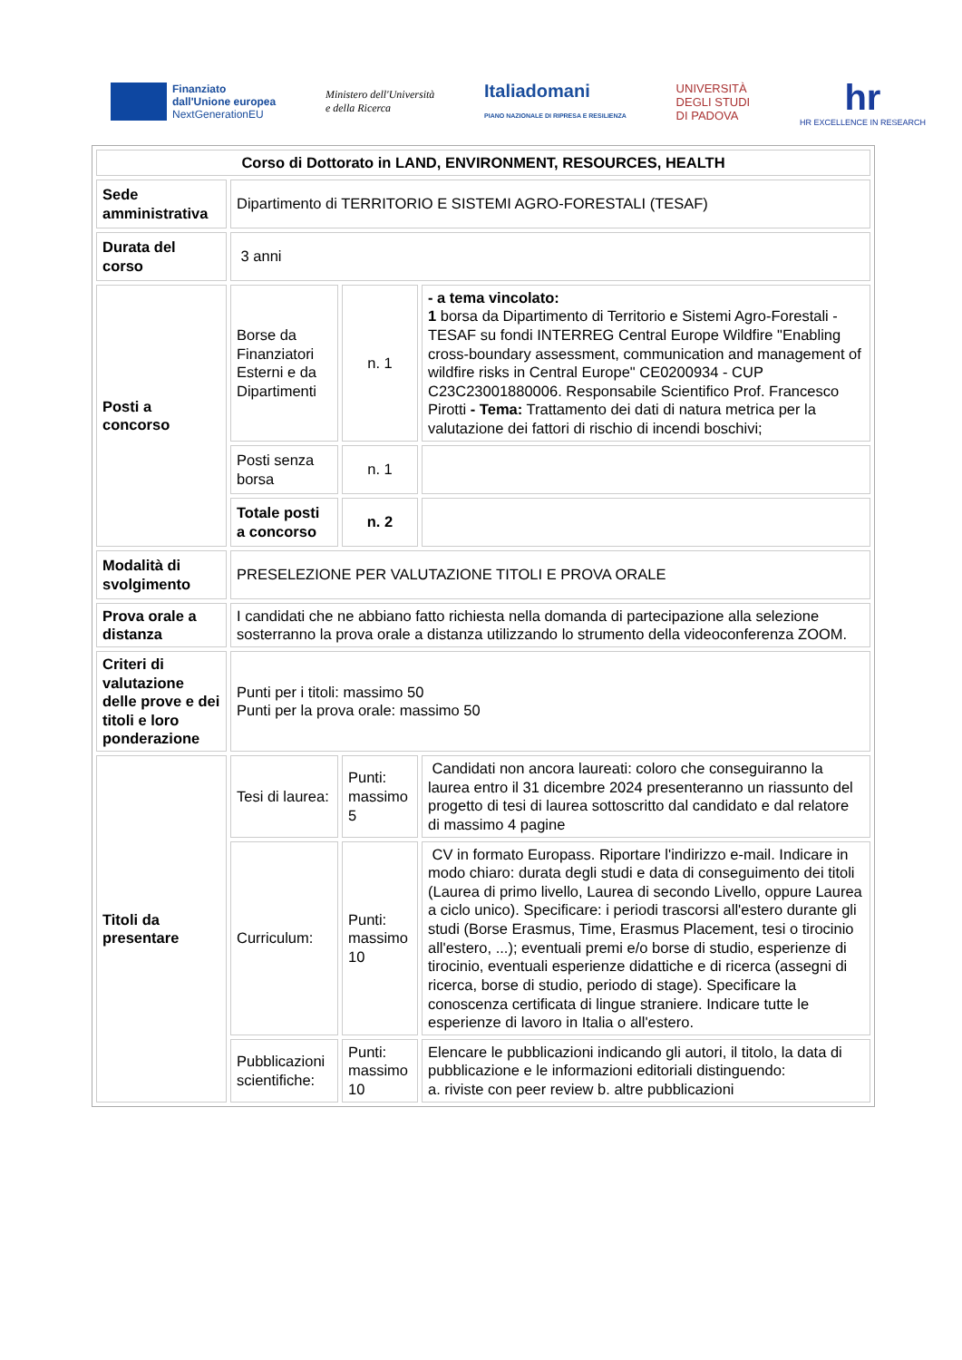Finanziato
dall'Unione europea
NextGenerationEU
Ministero dell'Università
e della Ricerca
Italiadomani
PIANO NAZIONALE DI RIPRESA E RESILIENZA
UNIVERSITÀ
DEGLI STUDI
DI PADOVA
hr
HR EXCELLENCE IN RESEARCH
| Corso di Dottorato in LAND, ENVIRONMENT, RESOURCES, HEALTH | | | |
| Sede amministrativa | Dipartimento di TERRITORIO E SISTEMI AGRO-FORESTALI (TESAF) | | |
| Durata del corso | 3 anni | | |
| Posti a concorso | Borse da Finanziatori Esterni e da Dipartimenti | n. 1 | - a tema vincolato: 1 borsa da Dipartimento di Territorio e Sistemi Agro-Forestali - TESAF su fondi INTERREG Central Europe Wildfire "Enabling cross-boundary assessment, communication and management of wildfire risks in Central Europe" CE0200934 - CUP C23C23001880006. Responsabile Scientifico Prof. Francesco Pirotti - Tema: Trattamento dei dati di natura metrica per la valutazione dei fattori di rischio di incendi boschivi; |
| | Posti senza borsa | n. 1 | |
| | Totale posti a concorso | n. 2 | |
| Modalità di svolgimento | PRESELEZIONE PER VALUTAZIONE TITOLI E PROVA ORALE | | |
| Prova orale a distanza | I candidati che ne abbiano fatto richiesta nella domanda di partecipazione alla selezione sosterranno la prova orale a distanza utilizzando lo strumento della videoconferenza ZOOM. | | |
| Criteri di valutazione delle prove e dei titoli e loro ponderazione | Punti per i titoli: massimo 50 Punti per la prova orale: massimo 50 | | |
| Titoli da presentare | Tesi di laurea: | Punti: massimo 5 | Candidati non ancora laureati: coloro che conseguiranno la laurea entro il 31 dicembre 2024 presenteranno un riassunto del progetto di tesi di laurea sottoscritto dal candidato e dal relatore di massimo 4 pagine |
| | Curriculum: | Punti: massimo 10 | CV in formato Europass. Riportare l'indirizzo e-mail. Indicare in modo chiaro: durata degli studi e data di conseguimento dei titoli (Laurea di primo livello, Laurea di secondo Livello, oppure Laurea a ciclo unico). Specificare: i periodi trascorsi all'estero durante gli studi (Borse Erasmus, Time, Erasmus Placement, tesi o tirocinio all'estero, ...); eventuali premi e/o borse di studio, esperienze di tirocinio, eventuali esperienze didattiche e di ricerca (assegni di ricerca, borse di studio, periodo di stage). Specificare la conoscenza certificata di lingue straniere. Indicare tutte le esperienze di lavoro in Italia o all'estero. |
| | Pubblicazioni scientifiche: | Punti: massimo 10 | Elencare le pubblicazioni indicando gli autori, il titolo, la data di pubblicazione e le informazioni editoriali distinguendo: a. riviste con peer review b. altre pubblicazioni |